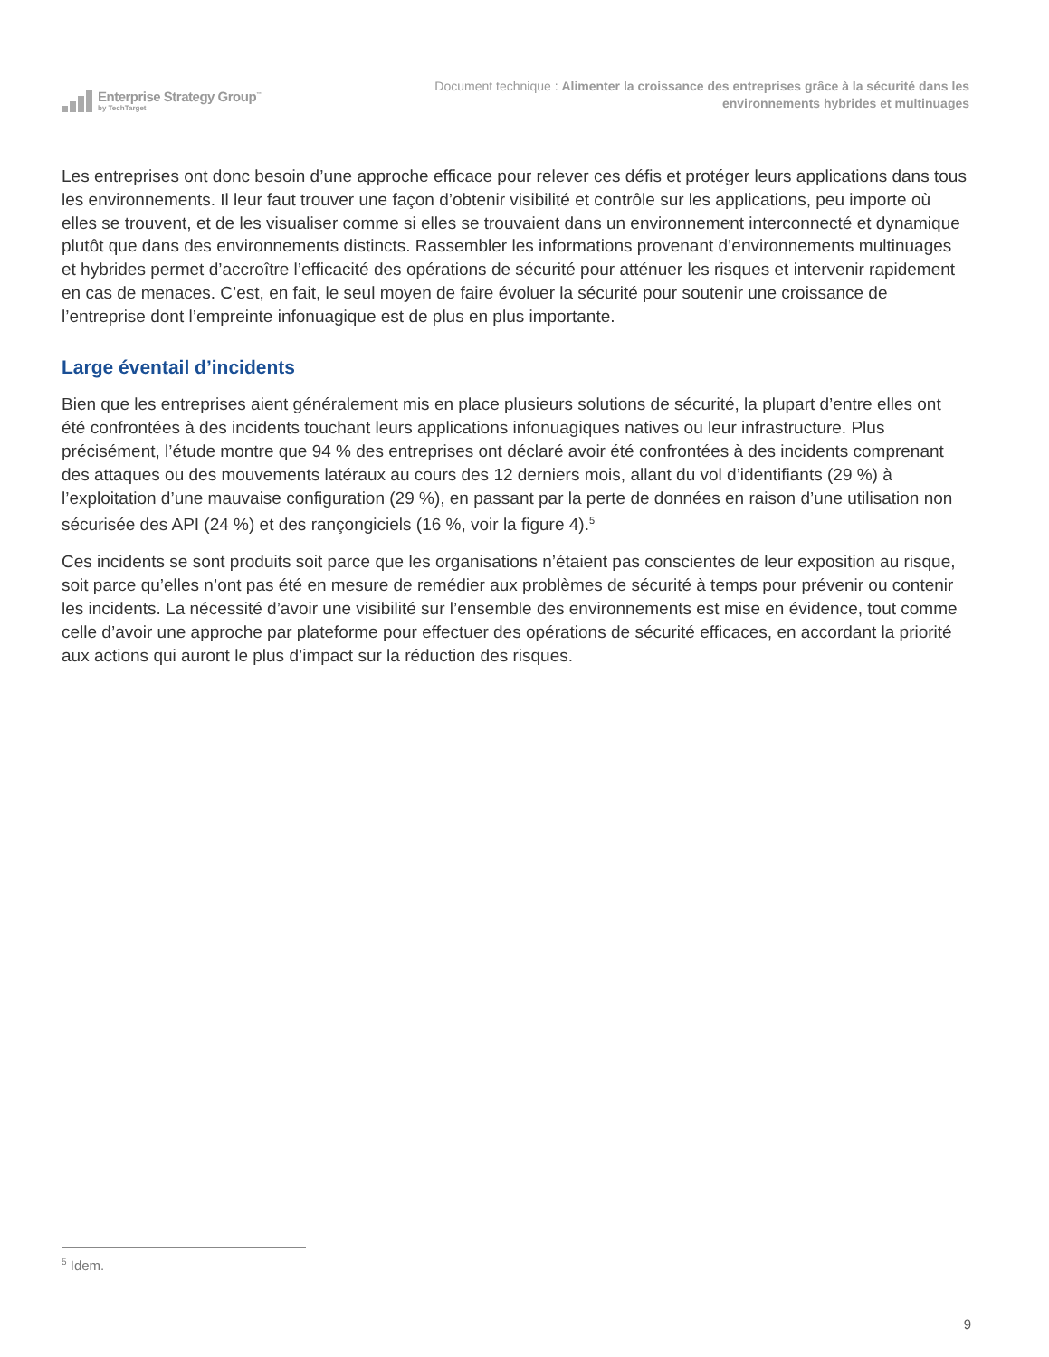Enterprise Strategy Group<sup>™</sup>
by TechTarget
Document technique : Alimenter la croissance des entreprises grâce à la sécurité dans les
environnements hybrides et multinuages
Les entreprises ont donc besoin d’une approche efficace pour relever ces défis et protéger leurs applications dans tous les environnements. Il leur faut trouver une façon d’obtenir visibilité et contrôle sur les applications, peu importe où elles se trouvent, et de les visualiser comme si elles se trouvaient dans un environnement interconnecté et dynamique plutôt que dans des environnements distincts. Rassembler les informations provenant d’environnements multinuages et hybrides permet d’accroître l’efficacité des opérations de sécurité pour atténuer les risques et intervenir rapidement en cas de menaces. C’est, en fait, le seul moyen de faire évoluer la sécurité pour soutenir une croissance de l’entreprise dont l’empreinte infonuagique est de plus en plus importante.
Large éventail d’incidents
Bien que les entreprises aient généralement mis en place plusieurs solutions de sécurité, la plupart d’entre elles ont été confrontées à des incidents touchant leurs applications infonuagiques natives ou leur infrastructure. Plus précisément, l’étude montre que 94 % des entreprises ont déclaré avoir été confrontées à des incidents comprenant des attaques ou des mouvements latéraux au cours des 12 derniers mois, allant du vol d’identifiants (29 %) à l’exploitation d’une mauvaise configuration (29 %), en passant par la perte de données en raison d’une utilisation non sécurisée des API (24 %) et des rançongiciels (16 %, voir la figure 4).<sup>5</sup>
Ces incidents se sont produits soit parce que les organisations n’étaient pas conscientes de leur exposition au risque, soit parce qu’elles n’ont pas été en mesure de remédier aux problèmes de sécurité à temps pour prévenir ou contenir les incidents. La nécessité d’avoir une visibilité sur l’ensemble des environnements est mise en évidence, tout comme celle d’avoir une approche par plateforme pour effectuer des opérations de sécurité efficaces, en accordant la priorité aux actions qui auront le plus d’impact sur la réduction des risques.
<sup>5</sup> Idem.
9